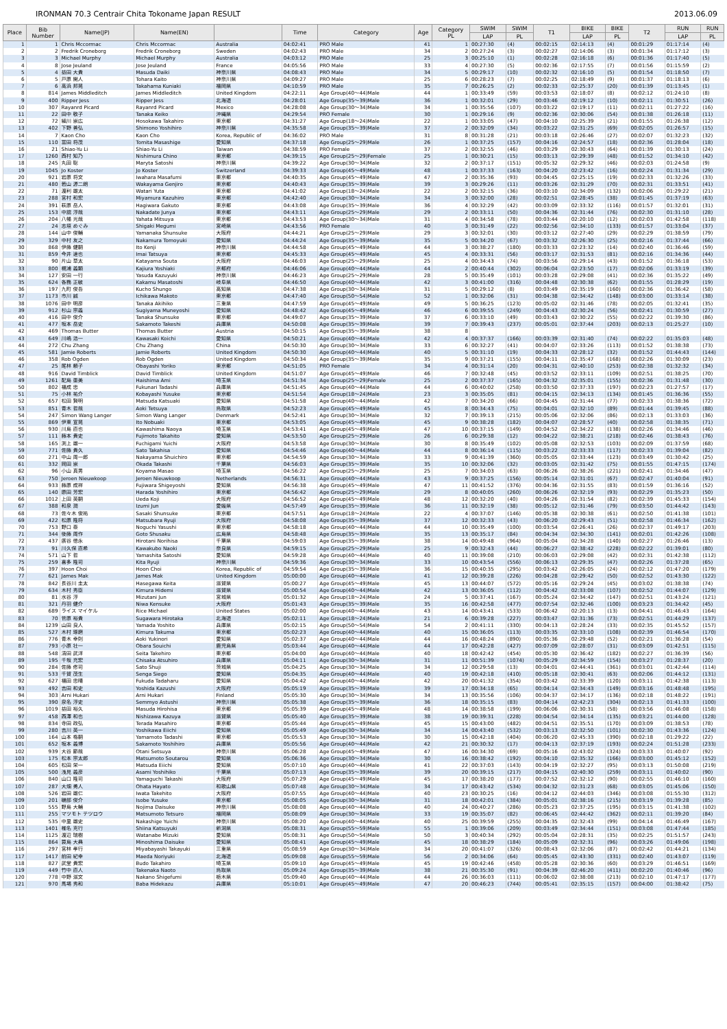IRONMAN 70.3 Centrair Chita Tokoname Japan RESULT 2013.06.09
| Place | Bib Number | Name(JP) | Name(EN) | | Time | Category | Age | Category PL | SWIM | SWIM | T1 | BIKE | BIKE | T2 | RUN | RUN |
| --- | --- | --- | --- | --- | --- | --- | --- | --- | --- | --- | --- | --- | --- | --- | --- | --- |
| | | | | | | | | | LAP | PL | | LAP | PL | | LAP | PL |
| 1 | 1 | Chris Mccormac | Chris Mccormac | Australia | 04:02:41 | PRO Male | 41 | 1 | 00:27:30 | (4) | 00:02:15 | 02:14:13 | (4) | 00:01:29 | 01:17:14 | (4) |
| 2 | 2 | Fredrik Croneborg | Fredrik Croneborg | Sweden | 04:02:43 | PRO Male | 34 | 2 | 00:27:24 | (3) | 00:02:27 | 02:14:06 | (3) | 00:01:34 | 01:17:12 | (3) |
| 3 | 3 | Michael Murphy | Michael Murphy | Australia | 04:03:12 | PRO Male | 25 | 3 | 00:25:10 | (1) | 00:02:28 | 02:16:18 | (6) | 00:01:36 | 01:17:40 | (5) |
| 4 | 8 | Jose Jeuland | Jose Jeuland | France | 04:05:56 | PRO Male | 33 | 4 | 00:27:30 | (5) | 00:02:36 | 02:17:55 | (7) | 00:01:56 | 01:15:59 | (2) |
| 5 | 4 | 益田 大貴 | Masuda Daiki | 神奈川県 | 04:08:43 | PRO Male | 34 | 5 | 00:29:17 | (10) | 00:02:32 | 02:16:10 | (5) | 00:01:54 | 01:18:50 | (7) |
| 6 | 5 | 戸原 開人 | Tohara Kaito | 神奈川県 | 04:09:27 | PRO Male | 25 | 6 | 00:28:23 | (7) | 00:02:25 | 02:18:49 | (9) | 00:01:37 | 01:18:13 | (6) |
| 7 | 6 | 高浜 邦晃 | Takahama Kuniaki | 福岡県 | 04:10:59 | PRO Male | 35 | 7 | 00:26:25 | (2) | 00:02:33 | 02:25:37 | (20) | 00:01:39 | 01:13:45 | (1) |
| 8 | 814 | James Middleditch | James Middleditch | United Kingdom | 04:22:11 | Age Group(40〜44)Male | 44 | 1 | 00:33:49 | (59) | 00:03:53 | 02:18:07 | (8) | 00:02:12 | 01:24:10 | (8) |
| 9 | 400 | Ripper Jess | Ripper Jess | 北海道 | 04:28:01 | Age Group(35〜39)Male | 36 | 1 | 00:32:01 | (29) | 00:03:46 | 02:19:12 | (10) | 00:02:11 | 01:30:51 | (26) |
| 10 | 307 | Rayanrd Picard | Rayanrd Picard | Mexico | 04:28:08 | Age Group(30〜34)Male | 34 | 1 | 00:35:56 | (107) | 00:03:22 | 02:19:17 | (11) | 00:02:11 | 01:27:22 | (16) |
| 11 | 22 | 田中 敬子 | Tanaka Keiko | 沖縄県 | 04:29:54 | PRO Female | 30 | 1 | 00:29:16 | (9) | 00:02:36 | 02:30:06 | (54) | 00:01:38 | 01:26:18 | (11) |
| 12 | 72 | 細川 崇広 | Hosokawa Takahiro | 東京都 | 04:31:27 | Age Group(18〜24)Male | 22 | 1 | 00:33:05 | (47) | 00:04:10 | 02:25:39 | (21) | 00:01:55 | 01:26:38 | (12) |
| 13 | 402 | 下野 善弘 | Shimono Yoshihiro | 神奈川県 | 04:35:58 | Age Group(35〜39)Male | 37 | 2 | 00:32:09 | (34) | 00:03:22 | 02:31:25 | (69) | 00:02:05 | 01:26:57 | (15) |
| 14 | 7 | Kaon Cho | Kaon Cho | Korea, Republic of | 04:36:02 | PRO Male | 31 | 8 | 00:31:28 | (21) | 00:03:18 | 02:26:46 | (27) | 00:02:07 | 01:32:23 | (32) |
| 15 | 110 | 富田 将茂 | Tomita Masashige | 愛知県 | 04:37:18 | Age Group(25〜29)Male | 26 | 1 | 00:37:25 | (157) | 00:04:16 | 02:24:57 | (18) | 00:02:36 | 01:28:04 | (18) |
| 16 | 21 | Shiao-Yu Li | Shiao-Yu Li | Taiwan | 04:38:59 | PRO Female | 37 | 2 | 00:32:55 | (46) | 00:03:29 | 02:30:43 | (64) | 00:01:39 | 01:30:13 | (24) |
| 17 | 1260 | 西村 知乃 | Nishimura Chino | 東京都 | 04:39:15 | Age Group(25〜29)Female | 25 | 1 | 00:30:21 | (15) | 00:03:13 | 02:29:39 | (48) | 00:01:52 | 01:34:10 | (42) |
| 18 | 245 | 丸田 聡 | Maryta Satoshi | 神奈川県 | 04:39:22 | Age Group(30〜34)Male | 32 | 2 | 00:37:17 | (151) | 00:05:32 | 02:29:32 | (46) | 00:02:03 | 01:24:58 | (9) |
| 19 | 1045 | Jo Koster | Jo Koster | Switzerland | 04:39:33 | Age Group(45〜49)Male | 48 | 1 | 00:37:33 | (163) | 00:04:20 | 02:23:42 | (16) | 00:02:24 | 01:31:34 | (29) |
| 20 | 921 | 岩原 将文 | Iwahara Masafumi | 東京都 | 04:40:35 | Age Group(45〜49)Male | 47 | 2 | 00:35:36 | (93) | 00:04:45 | 02:25:15 | (19) | 00:02:33 | 01:32:26 | (33) |
| 21 | 480 | 若山 源二朗 | Wakayama Genjiro | 東京都 | 04:40:43 | Age Group(35〜39)Male | 39 | 3 | 00:29:26 | (11) | 00:03:26 | 02:31:29 | (70) | 00:02:31 | 01:33:51 | (41) |
| 22 | 71 | 渡利 雄太 | Watari Yuta | 東京都 | 04:41:02 | Age Group(18〜24)Male | 22 | 2 | 00:32:15 | (36) | 00:03:10 | 02:34:09 | (132) | 00:02:06 | 01:29:22 | (21) |
| 23 | 288 | 宮村 和宏 | Miyamura Kazuhiro | 東京都 | 04:42:40 | Age Group(30〜34)Male | 34 | 3 | 00:32:00 | (28) | 00:02:51 | 02:28:45 | (38) | 00:01:45 | 01:37:19 | (63) |
| 24 | 391 | 萩原 岳人 | Hagiwara Gakuto | 東京都 | 04:43:08 | Age Group(35〜39)Male | 36 | 4 | 00:32:29 | (42) | 00:03:09 | 02:33:32 | (116) | 00:01:57 | 01:32:01 | (31) |
| 25 | 153 | 中舘 淳哉 | Nakadate Junya | 東京都 | 04:43:11 | Age Group(25〜29)Male | 29 | 2 | 00:33:11 | (50) | 00:04:36 | 02:31:44 | (76) | 00:02:30 | 01:31:10 | (28) |
| 26 | 204 | 八幡 光哉 | Yahata Mitsuya | 東京都 | 04:43:53 | Age Group(30〜34)Male | 31 | 4 | 00:34:58 | (78) | 00:03:44 | 02:20:10 | (12) | 00:02:03 | 01:42:58 | (118) |
| 27 | 24 | 志垣 めぐみ | Shigaki Megumi | 宮崎県 | 04:43:56 | PRO Female | 40 | 3 | 00:31:49 | (22) | 00:02:56 | 02:34:10 | (133) | 00:01:57 | 01:33:04 | (37) |
| 28 | 144 | 山中 俊輔 | Yamanaka Shunsuke | 大阪府 | 04:44:21 | Age Group(25〜29)Male | 29 | 3 | 00:32:01 | (30) | 00:03:12 | 02:27:40 | (29) | 00:02:29 | 01:38:59 | (79) |
| 29 | 329 | 中村 友之 | Nakamura Tomoyuki | 愛知県 | 04:44:24 | Age Group(35〜39)Male | 35 | 5 | 00:34:20 | (67) | 00:03:32 | 02:26:30 | (25) | 00:02:16 | 01:37:44 | (66) |
| 30 | 868 | 伊藤 健嗣 | Ito Kenji | 神奈川県 | 04:44:58 | Age Group(45〜49)Male | 44 | 3 | 00:38:27 | (180) | 00:03:33 | 02:23:32 | (14) | 00:02:40 | 01:36:46 | (59) |
| 31 | 859 | 今井 達也 | Imai Tatsuya | 東京都 | 04:45:33 | Age Group(45〜49)Male | 45 | 4 | 00:33:31 | (56) | 00:03:17 | 02:31:53 | (81) | 00:02:16 | 01:34:36 | (44) |
| 32 | 90 | 片山 草太 | Katayama Souta | 大阪府 | 04:46:03 | Age Group(25〜29)Male | 25 | 4 | 00:34:43 | (74) | 00:03:56 | 02:29:14 | (43) | 00:01:52 | 01:36:18 | (53) |
| 33 | 800 | 梶浦 義顕 | Kajiura Yoshiaki | 京都府 | 04:46:06 | Age Group(40〜44)Male | 44 | 2 | 00:40:44 | (302) | 00:06:04 | 02:23:50 | (17) | 00:02:06 | 01:33:19 | (39) |
| 34 | 127 | 安田 一行 | Yasuda Kazuyuki | 神奈川県 | 04:46:23 | Age Group(25〜29)Male | 28 | 5 | 00:35:49 | (101) | 00:03:28 | 02:29:08 | (41) | 00:02:36 | 01:35:22 | (49) |
| 35 | 624 | 各務 正敏 | Kakamu Masatoshi | 岐阜県 | 04:46:50 | Age Group(40〜44)Male | 42 | 3 | 00:41:00 | (316) | 00:04:48 | 02:30:38 | (62) | 00:01:55 | 01:28:29 | (19) |
| 36 | 197 | 九町 俊吾 | Kucho Shungo | 高知県 | 04:47:38 | Age Group(30〜34)Male | 31 | 5 | 00:29:12 | (8) | 00:03:49 | 02:35:19 | (160) | 00:02:36 | 01:36:42 | (58) |
| 37 | 1173 | 市川 誠 | Ichikawa Makoto | 東京都 | 04:47:40 | Age Group(50〜54)Male | 52 | 1 | 00:32:06 | (31) | 00:04:38 | 02:34:42 | (148) | 00:03:00 | 01:33:14 | (38) |
| 38 | 1076 | 田中 明彦 | Tanaka Akihiko | 三重県 | 04:47:59 | Age Group(45〜49)Male | 49 | 5 | 00:36:25 | (123) | 00:05:02 | 02:31:46 | (78) | 00:02:05 | 01:32:41 | (35) |
| 39 | 912 | 杉山 宗義 | Sugiyama Muneyoshi | 愛知県 | 04:48:42 | Age Group(45〜49)Male | 46 | 6 | 00:39:55 | (249) | 00:04:43 | 02:30:24 | (56) | 00:02:41 | 01:30:59 | (27) |
| 40 | 416 | 田中 俊介 | Tanaka Shunsuke | 東京都 | 04:49:07 | Age Group(35〜39)Male | 37 | 6 | 00:33:10 | (49) | 00:03:43 | 02:30:22 | (55) | 00:02:22 | 01:39:30 | (86) |
| 41 | 477 | 坂本 岳史 | Sakamoto Takeshi | 兵庫県 | 04:50:08 | Age Group(35〜39)Male | 39 | 7 | 00:39:43 | (237) | 00:05:01 | 02:37:44 | (203) | 00:02:13 | 01:25:27 | (10) |
| 42 | 469 | Thomas Butter | Thomas Butter | Austria | 04:50:15 | Age Group(35〜39)Male | 38 | 8 | | | | | | | | |
| 43 | 649 | 川嶋 浩一 | Kawasaki Koichi | 愛知県 | 04:50:21 | Age Group(40〜44)Male | 42 | 4 | 00:37:37 | (166) | 00:03:39 | 02:31:40 | (74) | 00:02:22 | 01:35:03 | (48) |
| 44 | 272 | Chu Zhang | Chu Zhang | China | 04:50:30 | Age Group(30〜34)Male | 33 | 6 | 00:32:27 | (41) | 00:04:07 | 02:33:26 | (113) | 00:01:52 | 01:38:38 | (73) |
| 45 | 581 | Jamie Roberts | Jamie Roberts | United Kingdom | 04:50:30 | Age Group(40〜44)Male | 40 | 5 | 00:31:10 | (19) | 00:04:33 | 02:28:12 | (32) | 00:01:52 | 01:44:43 | (144) |
| 46 | 358 | Rob Ogden | Rob Ogden | United Kingdom | 04:50:34 | Age Group(35〜39)Male | 35 | 9 | 00:37:21 | (155) | 00:04:11 | 02:35:47 | (168) | 00:02:26 | 01:30:09 | (23) |
| 47 | 25 | 尾林 頼子 | Obayashi Yoriko | 東京都 | 04:51:05 | PRO Female | 34 | 4 | 00:31:14 | (20) | 00:04:31 | 02:40:10 | (253) | 00:02:38 | 01:32:32 | (34) |
| 48 | 916 | David Timblick | David Timblick | United Kingdom | 04:51:07 | Age Group(45〜49)Male | 46 | 7 | 00:32:48 | (45) | 00:03:52 | 02:33:11 | (109) | 00:02:51 | 01:38:25 | (70) |
| 49 | 1261 | 配島 亜美 | Haishima Ami | 埼玉県 | 04:51:34 | Age Group(25〜29)Female | 25 | 2 | 00:37:37 | (165) | 00:04:32 | 02:35:01 | (155) | 00:02:36 | 01:31:48 | (30) |
| 50 | 802 | 福成 忠 | Fukunari Tadashi | 兵庫県 | 04:51:45 | Age Group(40〜44)Male | 44 | 6 | 00:40:02 | (258) | 00:03:50 | 02:37:33 | (197) | 00:02:23 | 01:27:57 | (17) |
| 51 | 75 | 小林 祐介 | Kobayashi Yusuke | 東京都 | 04:51:54 | Age Group(18〜24)Male | 23 | 3 | 00:35:05 | (81) | 00:04:15 | 02:34:13 | (134) | 00:01:45 | 01:36:36 | (55) |
| 52 | 657 | 松田 賢明 | Matsuda Katsuaki | 愛知県 | 04:51:58 | Age Group(40〜44)Male | 42 | 7 | 00:34:20 | (66) | 00:04:45 | 02:31:44 | (77) | 00:02:33 | 01:38:36 | (72) |
| 53 | 851 | 青木 哲哉 | Aoki Tetsuya | 鳥取県 | 04:52:23 | Age Group(45〜49)Male | 45 | 8 | 00:34:43 | (75) | 00:04:01 | 02:32:10 | (89) | 00:01:44 | 01:39:45 | (88) |
| 54 | 247 | Simon Wang Langer | Simon Wang Langer | Denmark | 04:52:41 | Age Group(30〜34)Male | 32 | 7 | 00:39:13 | (215) | 00:05:06 | 02:32:06 | (86) | 00:02:13 | 01:33:03 | (36) |
| 55 | 869 | 伊東 宣晃 | Ito Nobuaki | 東京都 | 04:53:05 | Age Group(45〜49)Male | 45 | 9 | 00:38:28 | (182) | 00:04:07 | 02:28:57 | (40) | 00:02:58 | 01:38:35 | (71) |
| 56 | 930 | 川島 直也 | Kawashima Naoya | 埼玉県 | 04:53:41 | Age Group(45〜49)Male | 47 | 10 | 00:37:15 | (149) | 00:04:52 | 02:34:22 | (138) | 00:02:26 | 01:34:46 | (46) |
| 57 | 111 | 藤本 貴史 | Fujimoto Takahito | 愛知県 | 04:53:50 | Age Group(25〜29)Male | 26 | 6 | 00:29:38 | (12) | 00:04:22 | 02:38:21 | (218) | 00:02:46 | 01:38:43 | (76) |
| 58 | 165 | 渕上 雄一 | Fuchigami Yuichi | 大阪府 | 04:53:58 | Age Group(30〜34)Male | 30 | 8 | 00:35:49 | (102) | 00:05:08 | 02:32:53 | (103) | 00:02:09 | 01:37:59 | (68) |
| 59 | 771 | 佐藤 貴久 | Sato Takahisa | 愛知県 | 04:54:46 | Age Group(40〜44)Male | 44 | 8 | 00:36:14 | (115) | 00:03:22 | 02:33:33 | (117) | 00:02:33 | 01:39:04 | (82) |
| 60 | 271 | 中山 周一郎 | Nakayama Shuichiro | 東京都 | 04:54:59 | Age Group(30〜34)Male | 33 | 9 | 00:41:39 | (360) | 00:05:05 | 02:33:44 | (123) | 00:03:49 | 01:30:42 | (25) |
| 61 | 332 | 岡田 崇 | Okada Takashi | 千葉県 | 04:56:03 | Age Group(35〜39)Male | 35 | 10 | 00:32:06 | (32) | 00:03:05 | 02:31:42 | (75) | 00:01:55 | 01:47:15 | (174) |
| 62 | 96 | 小山 真男 | Koyama Masao | 埼玉県 | 04:56:22 | Age Group(25〜29)Male | 25 | 7 | 00:34:03 | (63) | 00:06:26 | 02:38:26 | (221) | 00:02:41 | 01:34:46 | (47) |
| 63 | 750 | Jeroen Nieuwkoop | Jeroen Nieuwkoop | Netherlands | 04:56:31 | Age Group(40〜44)Male | 43 | 9 | 00:37:25 | (156) | 00:05:14 | 02:31:01 | (67) | 00:02:47 | 01:40:04 | (91) |
| 64 | 933 | 藤原 成祥 | Fujiwara Shigeyoshi | 愛知県 | 04:56:38 | Age Group(45〜49)Male | 47 | 11 | 00:41:52 | (376) | 00:04:36 | 02:31:55 | (83) | 00:01:59 | 01:36:16 | (52) |
| 65 | 140 | 原田 芳宏 | Harada Yoshihiro | 東京都 | 04:56:42 | Age Group(25〜29)Male | 29 | 8 | 00:40:05 | (260) | 00:06:26 | 02:32:19 | (93) | 00:02:29 | 01:35:23 | (50) |
| 66 | 1012 | 上田 英嗣 | Ueda Koji | 大阪府 | 04:56:52 | Age Group(45〜49)Male | 48 | 12 | 00:32:20 | (40) | 00:04:26 | 02:31:54 | (82) | 00:02:39 | 01:45:33 | (154) |
| 67 | 388 | 和泉 潤 | Izumi Jun | 愛媛県 | 04:57:49 | Age Group(35〜39)Male | 36 | 11 | 00:32:19 | (38) | 00:05:12 | 02:31:46 | (79) | 00:03:50 | 01:44:42 | (143) |
| 68 | 73 | 佐々木 俊祐 | Sasaki Shunsuke | 東京都 | 04:57:51 | Age Group(18〜24)Male | 22 | 4 | 00:37:07 | (146) | 00:05:38 | 02:30:38 | (61) | 00:02:50 | 01:41:38 | (101) |
| 69 | 422 | 松原 隆将 | Matsubara Ryuji | 大阪府 | 04:58:08 | Age Group(35〜39)Male | 37 | 12 | 00:32:33 | (43) | 00:06:20 | 02:29:43 | (51) | 00:02:58 | 01:46:34 | (162) |
| 70 | 753 | 野口 泰 | Noguchi Yasushi | 東京都 | 04:58:18 | Age Group(40〜44)Male | 44 | 10 | 00:35:49 | (100) | 00:03:54 | 02:26:41 | (26) | 00:02:37 | 01:49:17 | (203) |
| 71 | 344 | 後藤 周作 | Goto Shusaku | 広島県 | 04:58:48 | Age Group(35〜39)Male | 35 | 13 | 00:35:17 | (84) | 00:04:34 | 02:34:30 | (141) | 00:02:01 | 01:42:26 | (108) |
| 72 | 437 | 廣谷 徳永 | Hirotani Norihisa | 千葉県 | 04:59:03 | Age Group(35〜39)Male | 38 | 14 | 00:49:48 | (964) | 00:05:04 | 02:34:28 | (140) | 00:02:27 | 01:26:46 | (13) |
| 73 | 91 | 川久保 直希 | Kawakubo Naoki | 奈良県 | 04:59:15 | Age Group(25〜29)Male | 25 | 9 | 00:32:43 | (44) | 00:06:27 | 02:38:42 | (228) | 00:02:22 | 01:39:01 | (80) |
| 74 | 571 | 山下 哲 | Yamashita Satoshi | 愛知県 | 04:59:28 | Age Group(40〜44)Male | 40 | 11 | 00:39:08 | (210) | 00:06:03 | 02:29:08 | (42) | 00:02:31 | 01:42:38 | (112) |
| 75 | 259 | 喜多 隆司 | Kita Ryuji | 神奈川県 | 04:59:36 | Age Group(30〜34)Male | 33 | 10 | 00:43:54 | (556) | 00:06:13 | 02:29:35 | (47) | 00:02:26 | 01:37:28 | (65) |
| 76 | 397 | Hoon Choi | Hoon Choi | Korea, Republic of | 04:59:54 | Age Group(35〜39)Male | 36 | 15 | 00:40:35 | (295) | 00:03:42 | 02:26:05 | (24) | 00:02:12 | 01:47:20 | (179) |
| 77 | 621 | James Mak | James Mak | United Kingdom | 05:00:00 | Age Group(40〜44)Male | 41 | 12 | 00:39:28 | (226) | 00:04:28 | 02:29:42 | (50) | 00:02:52 | 01:43:30 | (122) |
| 78 | 842 | 長谷川 圭太 | Hasegawa Keita | 滋賀県 | 05:00:27 | Age Group(45〜49)Male | 45 | 13 | 00:44:07 | (572) | 00:05:16 | 02:29:24 | (45) | 00:03:02 | 01:38:38 | (74) |
| 79 | 634 | 木村 秀臣 | Kimura Hidemi | 滋賀県 | 05:00:54 | Age Group(40〜44)Male | 42 | 13 | 00:36:05 | (112) | 00:04:42 | 02:33:08 | (107) | 00:02:52 | 01:44:07 | (129) |
| 80 | 81 | 水谷 淳 | Mizutani Jun | 宮城県 | 05:01:32 | Age Group(18〜24)Male | 24 | 5 | 00:37:41 | (167) | 00:05:24 | 02:34:42 | (147) | 00:02:51 | 01:43:24 | (121) |
| 81 | 321 | 丹羽 健介 | Niwa Kensuke | 大阪府 | 05:01:43 | Age Group(35〜39)Male | 35 | 16 | 00:42:58 | (477) | 00:07:54 | 02:32:46 | (100) | 00:03:23 | 01:34:42 | (45) |
| 82 | 689 | ライス マイケル | Rice Michael | United States | 05:02:00 | Age Group(40〜44)Male | 43 | 14 | 00:43:41 | (533) | 00:06:42 | 02:20:13 | (13) | 00:04:41 | 01:46:43 | (164) |
| 83 | 70 | 菅原 裕貴 | Sugawara Hirotaka | 北海道 | 05:02:11 | Age Group(18〜24)Male | 21 | 6 | 00:39:28 | (227) | 00:03:47 | 02:31:36 | (73) | 00:02:51 | 01:44:29 | (137) |
| 84 | 1239 | 山田 良人 | Yamada Yoshito | 兵庫県 | 05:02:15 | Age Group(50〜54)Male | 54 | 2 | 00:41:11 | (330) | 00:04:13 | 02:28:24 | (33) | 00:02:35 | 01:45:52 | (157) |
| 85 | 527 | 木村 琢磨 | Kimura Takuma | 東京都 | 05:02:23 | Age Group(40〜44)Male | 40 | 15 | 00:36:05 | (113) | 00:03:35 | 02:33:10 | (108) | 00:02:39 | 01:46:54 | (170) |
| 86 | 776 | 青木 幸則 | Aoki Yukinori | 愛知県 | 05:02:37 | Age Group(40〜44)Male | 44 | 16 | 00:48:24 | (890) | 00:05:36 | 02:29:48 | (52) | 00:02:21 | 01:36:28 | (54) |
| 87 | 793 | 小原 壮一 | Obara Souichi | 鹿児島県 | 05:03:44 | Age Group(40〜44)Male | 44 | 17 | 00:42:28 | (427) | 00:07:09 | 02:28:07 | (31) | 00:03:09 | 01:42:51 | (115) |
| 88 | 548 | 清田 武洋 | Seita Takehiro | 東京都 | 05:04:00 | Age Group(40〜44)Male | 40 | 18 | 00:42:42 | (454) | 00:05:30 | 02:36:42 | (182) | 00:02:27 | 01:36:39 | (56) |
| 89 | 195 | 千坂 充宏 | Chisaka Atsuhiro | 兵庫県 | 05:04:11 | Age Group(30〜34)Male | 31 | 11 | 00:51:39 | (1074) | 00:05:29 | 02:34:59 | (154) | 00:03:27 | 01:28:37 | (20) |
| 90 | 284 | 佐藤 修司 | Sato Shuji | 茨城県 | 05:04:25 | Age Group(30〜34)Male | 34 | 12 | 00:29:58 | (13) | 00:04:01 | 02:44:41 | (361) | 00:03:01 | 01:42:44 | (114) |
| 91 | 533 | 千賀 茂生 | Senga Siego | 愛知県 | 05:04:35 | Age Group(40〜44)Male | 40 | 19 | 00:42:18 | (410) | 00:05:18 | 02:30:41 | (63) | 00:02:06 | 01:44:12 | (131) |
| 92 | 627 | 福田 忠晴 | Fukuda Tadaharu | 愛知県 | 05:04:42 | Age Group(40〜44)Male | 42 | 20 | 00:41:32 | (354) | 00:03:42 | 02:33:39 | (120) | 00:03:11 | 01:42:38 | (113) |
| 93 | 492 | 吉田 和史 | Yoshida Kazushi | 大阪府 | 05:05:19 | Age Group(35〜39)Male | 39 | 17 | 00:34:18 | (65) | 00:04:14 | 02:34:43 | (149) | 00:03:16 | 01:48:48 | (195) |
| 94 | 303 | Arni Hukari | Arni Hukari | Finland | 05:05:30 | Age Group(30〜34)Male | 34 | 13 | 00:35:56 | (106) | 00:04:37 | 02:34:17 | (136) | 00:02:18 | 01:48:22 | (191) |
| 95 | 390 | 泉名 淳史 | Semmyo Astushi | 神奈川県 | 05:05:38 | Age Group(35〜39)Male | 36 | 18 | 00:35:15 | (83) | 00:04:14 | 02:42:23 | (304) | 00:02:13 | 01:41:33 | (100) |
| 96 | 1019 | 益田 裕久 | Masuda Hirohisa | 東京都 | 05:05:39 | Age Group(45〜49)Male | 48 | 14 | 00:38:58 | (199) | 00:06:06 | 02:30:31 | (58) | 00:03:56 | 01:46:08 | (158) |
| 97 | 458 | 西澤 和也 | Nishizawa Kazuya | 滋賀県 | 05:05:40 | Age Group(35〜39)Male | 38 | 19 | 00:39:31 | (228) | 00:04:54 | 02:34:14 | (135) | 00:03:21 | 01:44:00 | (128) |
| 98 | 834 | 寺田 政弘 | Terada Masahiro | 東京都 | 05:05:44 | Age Group(45〜49)Male | 45 | 15 | 00:43:00 | (482) | 00:04:51 | 02:35:51 | (170) | 00:03:09 | 01:38:53 | (78) |
| 99 | 280 | 吉川 英一 | Yoshikawa Eiichi | 愛知県 | 05:05:49 | Age Group(30〜34)Male | 34 | 14 | 00:43:40 | (532) | 00:03:13 | 02:32:50 | (101) | 00:02:30 | 01:43:36 | (124) |
| 100 | 164 | 山本 格嗣 | Yamamoto Tadashi | 東京都 | 05:05:53 | Age Group(30〜34)Male | 30 | 15 | 00:42:18 | (404) | 00:06:20 | 02:45:33 | (390) | 00:02:18 | 01:29:22 | (22) |
| 101 | 652 | 坂本 義博 | Sakamoto Yoshihiro | 兵庫県 | 05:05:56 | Age Group(40〜44)Male | 42 | 21 | 00:30:32 | (17) | 00:04:13 | 02:37:19 | (193) | 00:02:24 | 01:51:28 | (233) |
| 102 | 939 | 大谷 節哉 | Otani Setsuya | 神奈川県 | 05:06:28 | Age Group(45〜49)Male | 47 | 16 | 00:34:30 | (69) | 00:05:16 | 02:43:02 | (324) | 00:03:33 | 01:40:07 | (92) |
| 103 | 175 | 松本 宗太郎 | Matsumoto Soutarou | 愛知県 | 05:06:36 | Age Group(30〜34)Male | 30 | 16 | 00:38:42 | (192) | 00:04:10 | 02:35:32 | (166) | 00:03:00 | 01:45:12 | (152) |
| 104 | 605 | 松田 栄一 | Matsuda Eiichi | 愛知県 | 05:07:10 | Age Group(40〜44)Male | 41 | 22 | 00:37:03 | (143) | 00:04:19 | 02:32:27 | (95) | 00:03:13 | 01:50:08 | (219) |
| 105 | 500 | 浅見 義彦 | Asami Yoshihiko | 千葉県 | 05:07:13 | Age Group(35〜39)Male | 39 | 20 | 00:39:15 | (217) | 00:04:15 | 02:40:30 | (259) | 00:03:11 | 01:40:02 | (90) |
| 106 | 840 | 山口 隆司 | Yamaguchi Takashi | 大阪府 | 05:07:29 | Age Group(45〜49)Male | 45 | 17 | 00:38:20 | (177) | 00:07:52 | 02:32:12 | (90) | 00:02:55 | 01:46:10 | (160) |
| 107 | 287 | 大畑 勇人 | Ohata Hayato | 和歌山県 | 05:07:48 | Age Group(30〜34)Male | 34 | 17 | 00:43:42 | (534) | 00:04:32 | 02:31:23 | (68) | 00:03:05 | 01:45:06 | (150) |
| 108 | 526 | 岩田 雄仁 | Iwata Takehito | 大阪府 | 05:07:55 | Age Group(40〜44)Male | 40 | 23 | 00:30:25 | (16) | 00:04:12 | 02:44:03 | (346) | 00:03:08 | 01:55:30 | (312) |
| 109 | 201 | 磯部 俊介 | Isobe Yusuke | 東京都 | 05:08:05 | Age Group(30〜34)Male | 31 | 18 | 00:42:01 | (384) | 00:05:01 | 02:38:16 | (215) | 00:03:19 | 01:39:28 | (85) |
| 110 | 555 | 野島 大輔 | Nojima Daisuke | 神奈川県 | 05:08:08 | Age Group(40〜44)Male | 40 | 24 | 00:40:27 | (286) | 00:05:23 | 02:37:25 | (195) | 00:03:15 | 01:41:38 | (102) |
| 111 | 255 | マツモト テツロウ | Matsumoto Tetsuro | 福岡県 | 05:08:09 | Age Group(30〜34)Male | 33 | 19 | 00:35:07 | (82) | 00:06:45 | 02:44:42 | (362) | 00:02:11 | 01:39:20 | (84) |
| 112 | 535 | 中里 雄史 | Nakashige Yuichi | 神奈川県 | 05:08:20 | Age Group(40〜44)Male | 40 | 25 | 00:39:59 | (255) | 00:04:35 | 02:32:43 | (99) | 00:04:14 | 01:46:49 | (167) |
| 113 | 1401 | 椎名 克行 | Shiina Katsuyuki | 新潟県 | 05:08:31 | Age Group(55〜59)Male | 55 | 1 | 00:39:06 | (209) | 00:03:49 | 02:34:44 | (151) | 00:03:08 | 01:47:44 | (185) |
| 114 | 1125 | 渡辺 瑞樹 | Watanabe Mizuki | 愛知県 | 05:08:31 | Age Group(50〜54)Male | 50 | 3 | 00:40:34 | (292) | 00:05:04 | 02:28:31 | (35) | 00:02:25 | 01:51:57 | (243) |
| 115 | 864 | 蓑島 大典 | Minoshima Daisuke | 愛知県 | 05:08:41 | Age Group(45〜49)Male | 45 | 18 | 00:38:29 | (184) | 00:05:09 | 02:32:31 | (96) | 00:03:26 | 01:49:06 | (198) |
| 116 | 297 | 宮林 孝行 | Miyabayashi Takayuki | 三重県 | 05:08:59 | Age Group(30〜34)Male | 34 | 20 | 00:41:07 | (326) | 00:08:43 | 02:32:06 | (87) | 00:02:42 | 01:44:21 | (134) |
| 117 | 1417 | 前田 紀幸 | Maeda Noriyuki | 北海道 | 05:09:08 | Age Group(55〜59)Male | 56 | 2 | 00:34:06 | (64) | 00:05:45 | 02:43:30 | (331) | 00:02:40 | 01:43:07 | (119) |
| 118 | 827 | 武堂 貴宏 | Budo Takahiro | 埼玉県 | 05:09:10 | Age Group(45〜49)Male | 45 | 19 | 00:42:46 | (458) | 00:05:28 | 02:30:36 | (60) | 00:03:29 | 01:46:51 | (169) |
| 119 | 449 | 竹中 直人 | Takenaka Naoto | 鳥取県 | 05:09:24 | Age Group(35〜39)Male | 38 | 21 | 00:35:30 | (91) | 00:04:39 | 02:46:20 | (411) | 00:02:20 | 01:40:46 | (96) |
| 120 | 778 | 中野 滋文 | Nakano Shigefumi | 栃木県 | 05:09:40 | Age Group(40〜44)Male | 44 | 26 | 00:36:03 | (111) | 00:06:02 | 02:38:08 | (213) | 00:02:10 | 01:47:17 | (177) |
| 121 | 970 | 馬場 秀和 | Baba Hidekazu | 兵庫県 | 05:10:01 | Age Group(45〜49)Male | 47 | 20 | 00:46:23 | (744) | 00:05:41 | 02:35:15 | (157) | 00:04:00 | 01:38:42 | (75) |